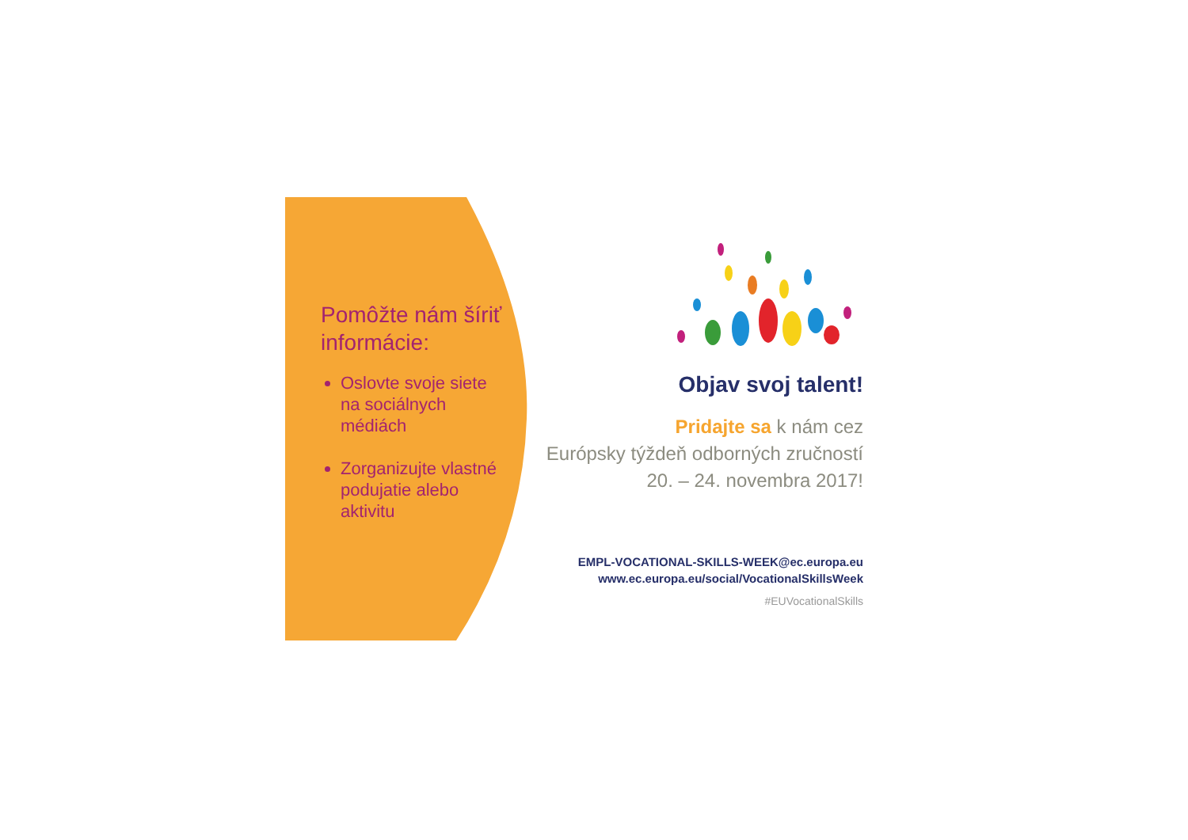Pomôžte nám šíriť informácie:
Oslovte svoje siete na sociálnych médiách
Zorganizujte vlastné podujatie alebo aktivitu
Objav svoj talent!
Pridajte sa k nám cez
Európsky týždeň odborných zručností
20. – 24. novembra 2017!
EMPL-VOCATIONAL-SKILLS-WEEK@ec.europa.eu
www.ec.europa.eu/social/VocationalSkillsWeek
#EUVocationalSkills